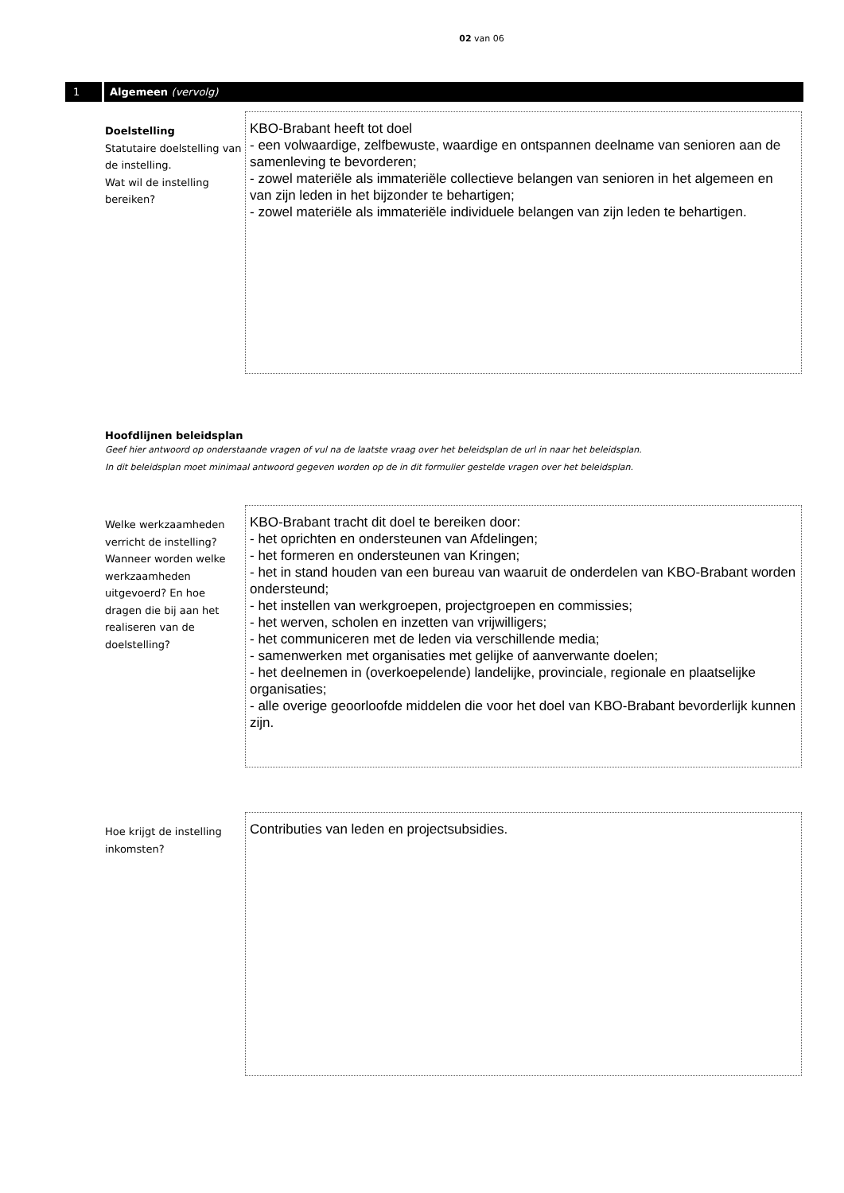02 van 06
1 Algemeen (vervolg)
Doelstelling
Statutaire doelstelling van de instelling.
Wat wil de instelling bereiken?
KBO-Brabant heeft tot doel
- een volwaardige, zelfbewuste, waardige en ontspannen deelname van senioren aan de samenleving te bevorderen;
- zowel materiële als immateriële collectieve belangen van senioren in het algemeen en van zijn leden in het bijzonder te behartigen;
- zowel materiële als immateriële individuele belangen van zijn leden te behartigen.
Hoofdlijnen beleidsplan
Geef hier antwoord op onderstaande vragen of vul na de laatste vraag over het beleidsplan de url in naar het beleidsplan.
In dit beleidsplan moet minimaal antwoord gegeven worden op de in dit formulier gestelde vragen over het beleidsplan.
Welke werkzaamheden verricht de instelling? Wanneer worden welke werkzaamheden uitgevoerd? En hoe dragen die bij aan het realiseren van de doelstelling?
KBO-Brabant tracht dit doel te bereiken door:
- het oprichten en ondersteunen van Afdelingen;
- het formeren en ondersteunen van Kringen;
- het in stand houden van een bureau van waaruit de onderdelen van KBO-Brabant worden ondersteund;
- het instellen van werkgroepen, projectgroepen en commissies;
- het werven, scholen en inzetten van vrijwilligers;
- het communiceren met de leden via verschillende media;
- samenwerken met organisaties met gelijke of aanverwante doelen;
- het deelnemen in (overkoepelende) landelijke, provinciale, regionale en plaatselijke organisaties;
- alle overige geoorloofde middelen die voor het doel van KBO-Brabant bevorderlijk kunnen zijn.
Hoe krijgt de instelling inkomsten?
Contributies van leden en projectsubsidies.